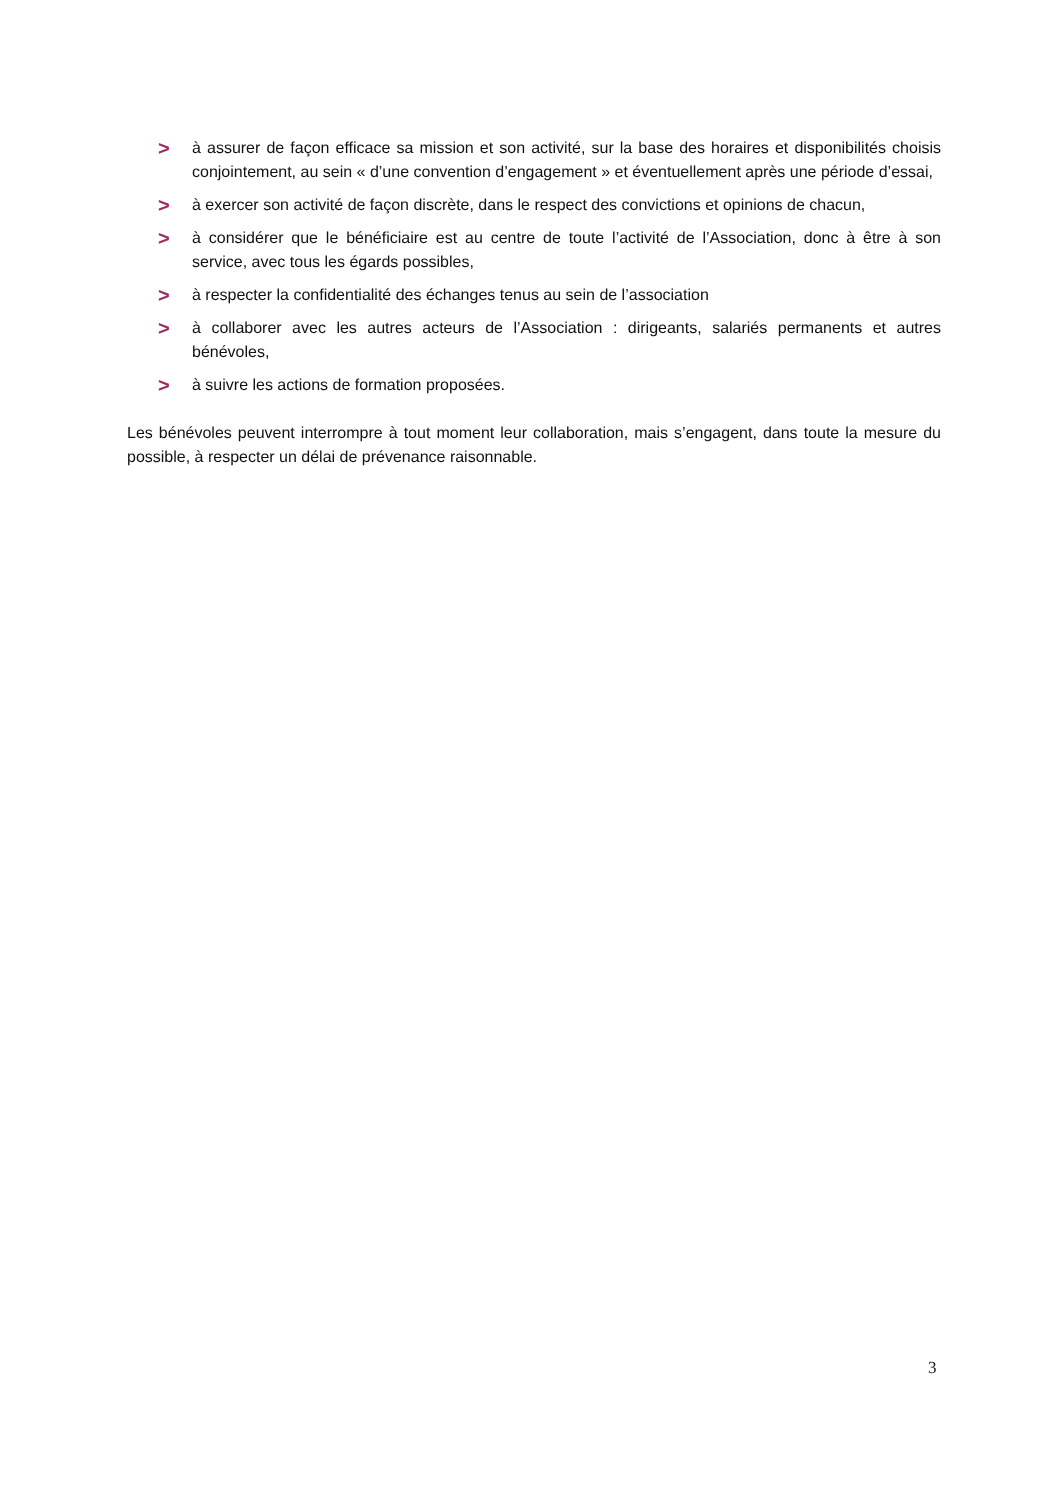> à assurer de façon efficace sa mission et son activité, sur la base des horaires et disponibilités choisis conjointement, au sein « d’une convention d’engagement » et éventuellement après une période d’essai,
> à exercer son activité de façon discrète, dans le respect des convictions et opinions de chacun,
> à considérer que le bénéficiaire est au centre de toute l’activité de l’Association, donc à être à son service, avec tous les égards possibles,
> à respecter la confidentialité des échanges tenus au sein de l’association
> à collaborer avec les autres acteurs de l’Association : dirigeants, salariés permanents et autres bénévoles,
> à suivre les actions de formation proposées.
Les bénévoles peuvent interrompre à tout moment leur collaboration, mais s’engagent, dans toute la mesure du possible, à respecter un délai de prévenance raisonnable.
3